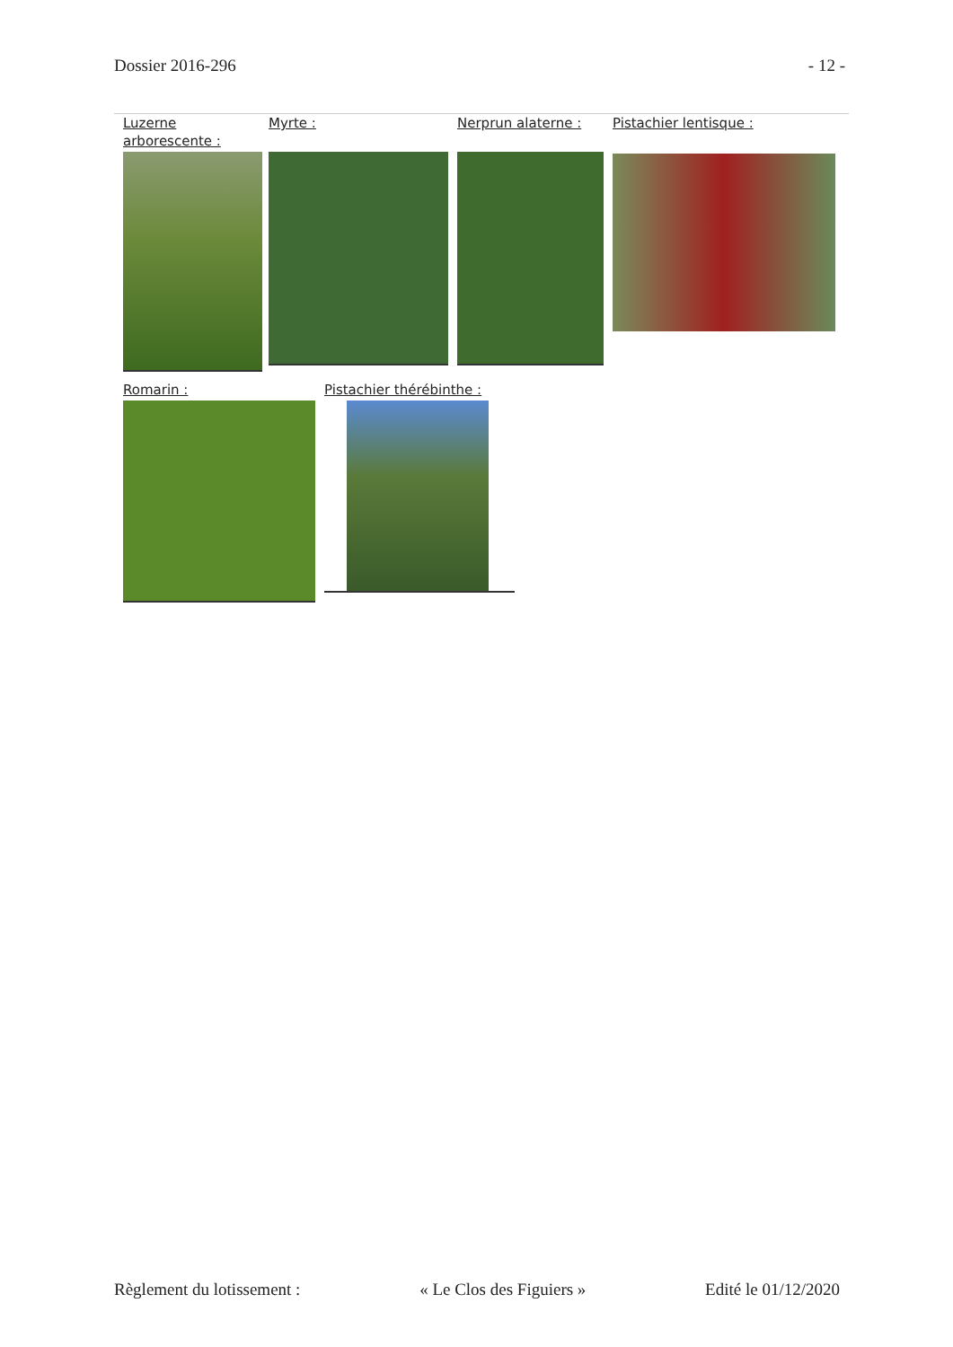Dossier 2016-296 - 12 -
Luzerne arborescente :
Myrte : Nerprun alaterne : Pistachier lentisque :
Romarin : Pistachier thérébinthe :
Règlement du lotissement : « Le Clos des Figuiers » Edité le 01/12/2020